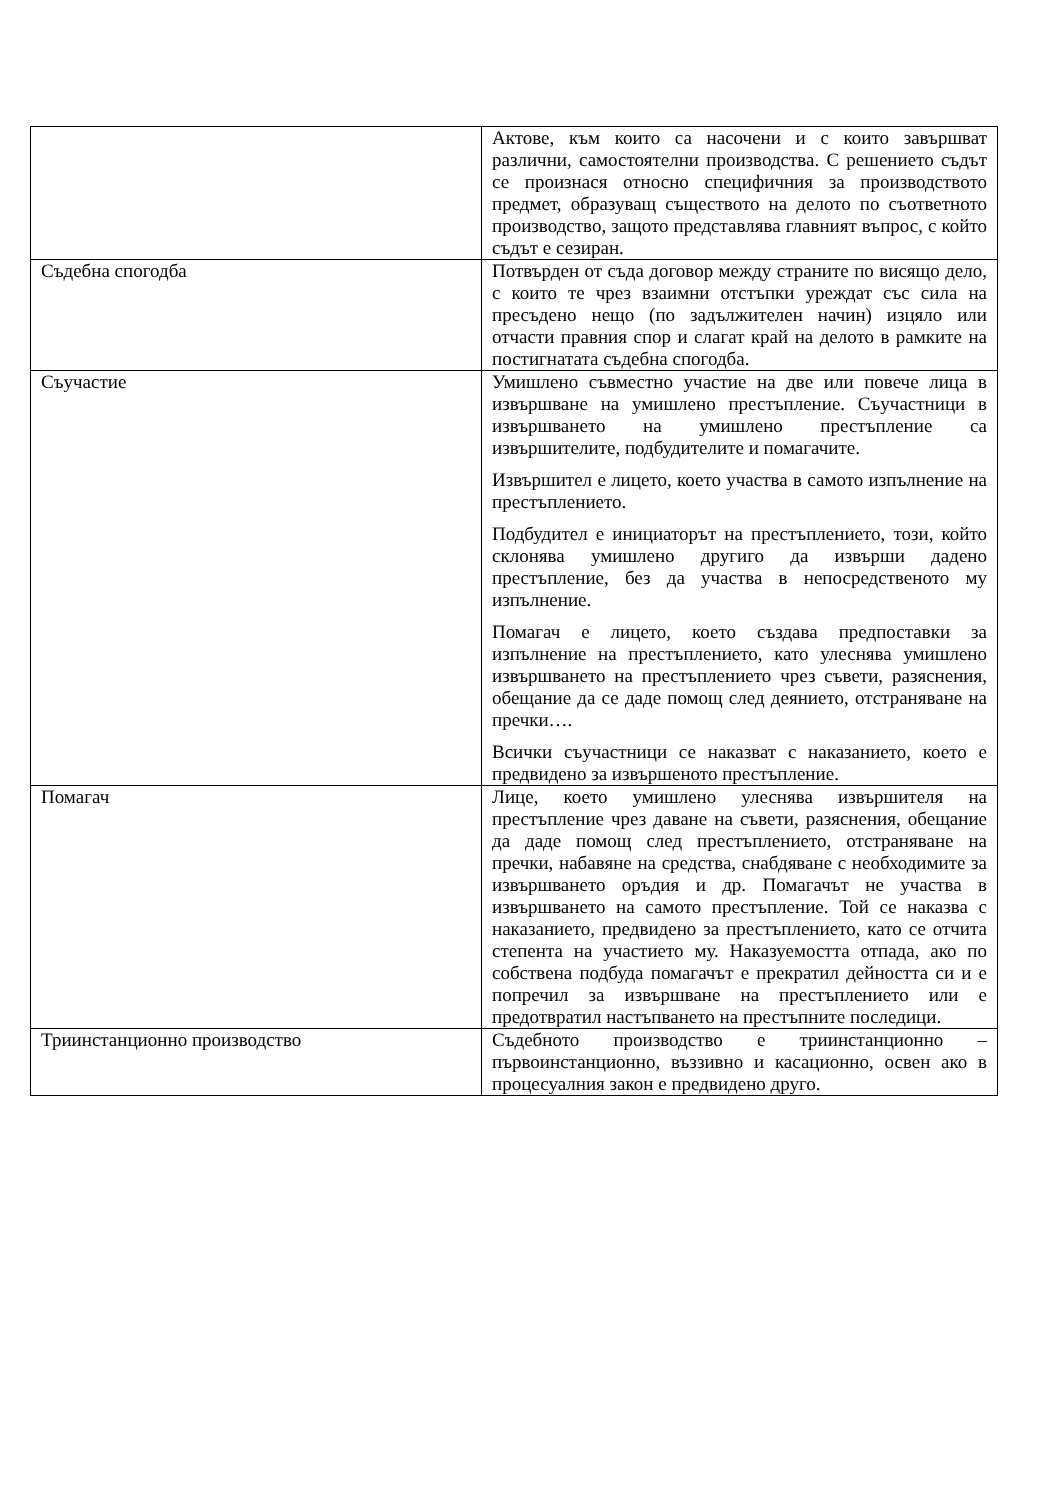| | Актове, към които са насочени и с които завършват различни, самостоятелни производства. С решението съдът се произнася относно специфичния за производството предмет, образуващ съществото на делото по съответното производство, защото представлява главният въпрос, с който съдът е сезиран. |
| Съдебна спогодба | Потвърден от съда договор между страните по висящо дело, с които те чрез взаимни отстъпки уреждат със сила на пресъдено нещо (по задължителен начин) изцяло или отчасти правния спор и слагат край на делото в рамките на постигнатата съдебна спогодба. |
| Съучастие | Умишлено съвместно участие на две или повече лица в извършване на умишлено престъпление. Съучастници в извършването на умишлено престъпление са извършителите, подбудителите и помагачите. Извършител е лицето, което участва в самото изпълнение на престъплението. Подбудител е инициаторът на престъплението, този, който склонява умишлено другиго да извърши дадено престъпление, без да участва в непосредственото му изпълнение. Помагач е лицето, което създава предпоставки за изпълнение на престъплението, като улеснява умишлено извършването на престъплението чрез съвети, разяснения, обещание да се даде помощ след деянието, отстраняване на пречки…. Всички съучастници се наказват с наказанието, което е предвидено за извършеното престъпление. |
| Помагач | Лице, което умишлено улеснява извършителя на престъпление чрез даване на съвети, разяснения, обещание да даде помощ след престъплението, отстраняване на пречки, набавяне на средства, снабдяване с необходимите за извършването оръдия и др. Помагачът не участва в извършването на самото престъпление. Той се наказва с наказанието, предвидено за престъплението, като се отчита степента на участието му. Наказуемостта отпада, ако по собствена подбуда помагачът е прекратил дейността си и е попречил за извършване на престъплението или е предотвратил настъпването на престъпните последици. |
| Триинстанционно производство | Съдебното производство е триинстанционно – първоинстанционно, въззивно и касационно, освен ако в процесуалния закон е предвидено друго. |